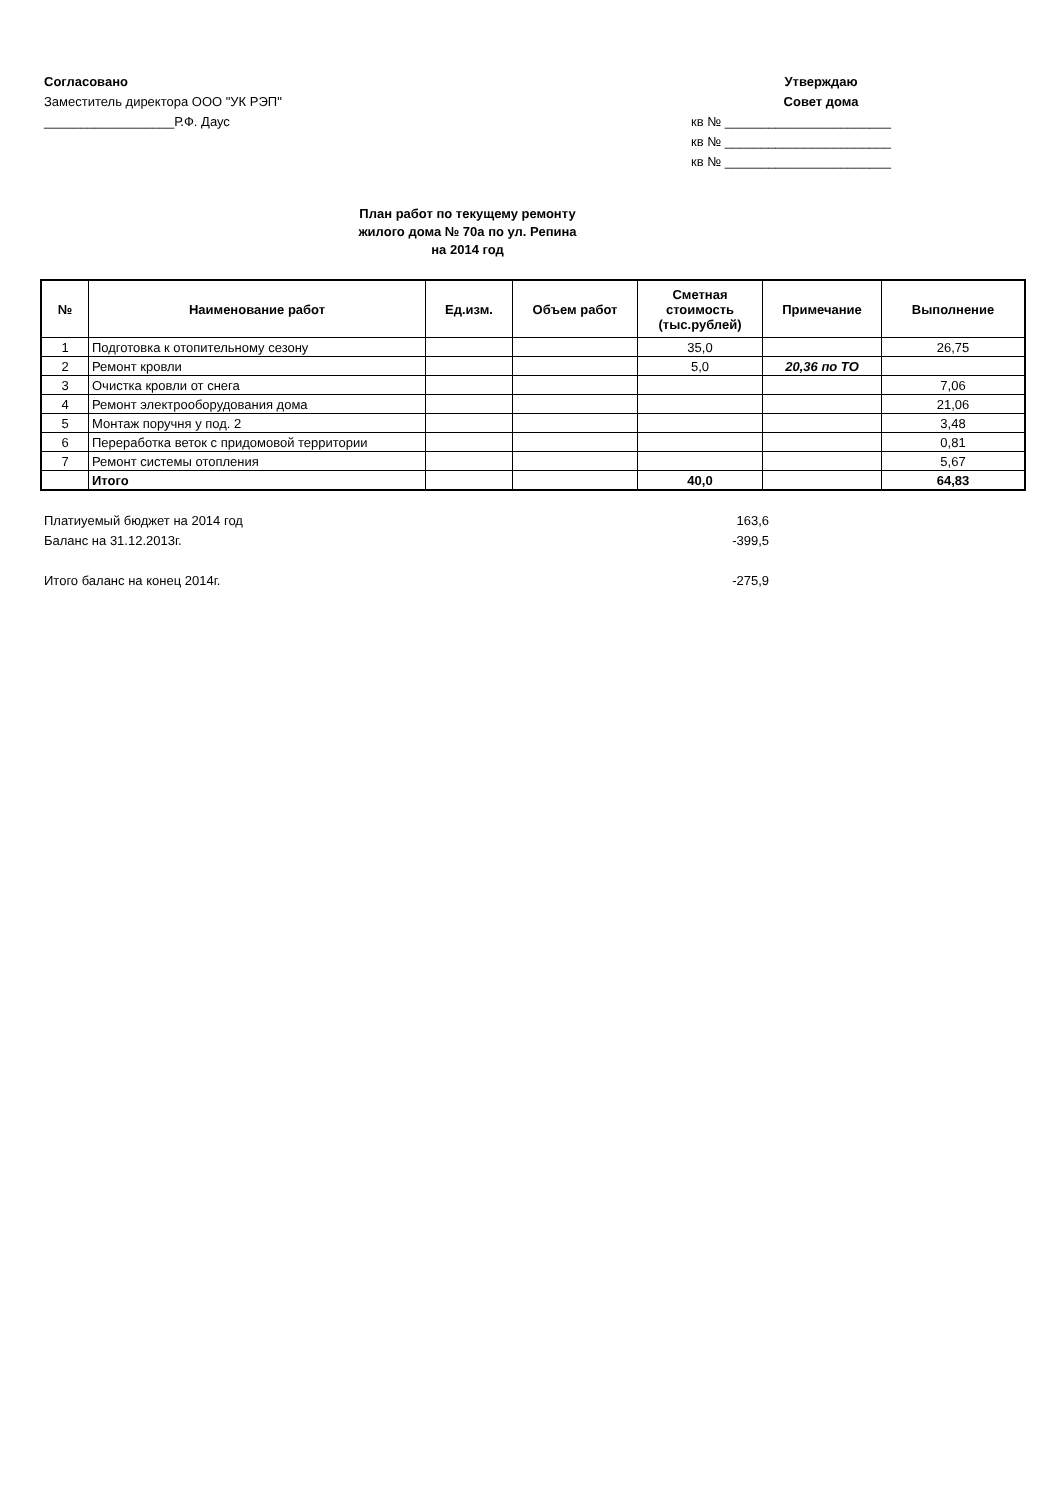Согласовано
Заместитель директора ООО "УК РЭП"
__________________Р.Ф. Даус
Утверждаю
Совет дома
кв № _______________________
кв № _______________________
кв № _______________________
План работ по текущему ремонту
жилого дома № 70а по ул. Репина
на 2014 год
| № | Наименование работ | Ед.изм. | Объем работ | Сметная стоимость (тыс.рублей) | Примечание | Выполнение |
| --- | --- | --- | --- | --- | --- | --- |
| 1 | Подготовка к отопительному сезону | | | 35,0 | | 26,75 |
| 2 | Ремонт кровли | | | 5,0 | 20,36 по ТО | |
| 3 | Очистка кровли от снега | | | | | 7,06 |
| 4 | Ремонт электрооборудования дома | | | | | 21,06 |
| 5 | Монтаж поручня у под. 2 | | | | | 3,48 |
| 6 | Переработка веток с придомовой территории | | | | | 0,81 |
| 7 | Ремонт системы отопления | | | | | 5,67 |
| | Итого | | | 40,0 | | 64,83 |
Платиуемый бюджет на 2014 год 163,6
Баланс на 31.12.2013г. -399,5
Итого баланс на конец 2014г. -275,9